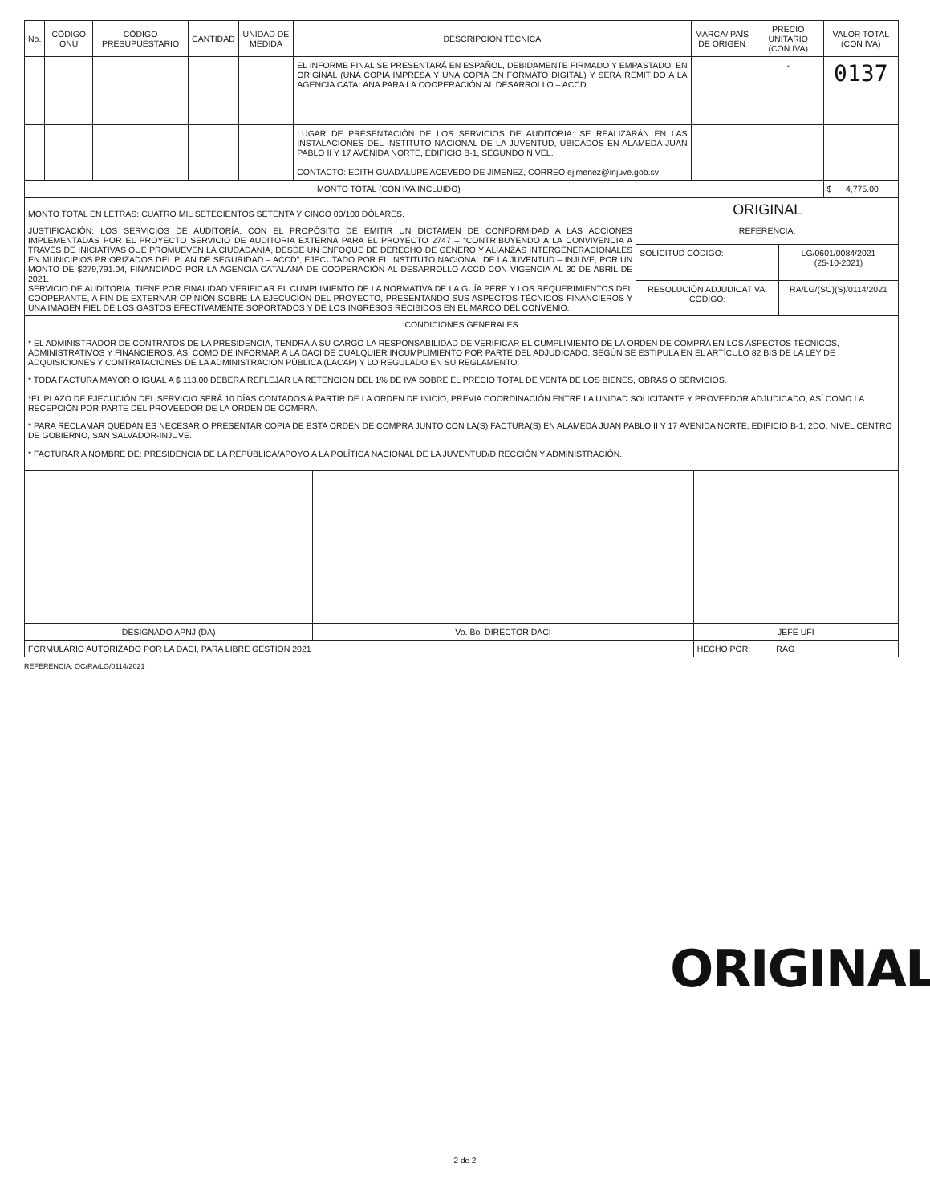| No. | CÓDIGO ONU | CÓDIGO PRESUPUESTARIO | CANTIDAD | UNIDAD DE MEDIDA | DESCRIPCIÓN TÉCNICA | MARCA/ PAÍS DE ORIGEN | PRECIO UNITARIO (CON IVA) | VALOR TOTAL (CON IVA) |
| --- | --- | --- | --- | --- | --- | --- | --- | --- |
| | | | | | EL INFORME FINAL SE PRESENTARÁ EN ESPAÑOL, DEBIDAMENTE FIRMADO Y EMPASTADO, EN ORIGINAL (UNA COPIA IMPRESA Y UNA COPIA EN FORMATO DIGITAL) Y SERÁ REMITIDO A LA AGENCIA CATALANA PARA LA COOPERACIÓN AL DESARROLLO – ACCD. | | - | 0137 |
| | | | | | LUGAR DE PRESENTACIÓN DE LOS SERVICIOS DE AUDITORIA: SE REALIZARÁN EN LAS INSTALACIONES DEL INSTITUTO NACIONAL DE LA JUVENTUD, UBICADOS EN ALAMEDA JUAN PABLO II Y 17 AVENIDA NORTE, EDIFICIO B-1, SEGUNDO NIVEL. CONTACTO: EDITH GUADALUPE ACEVEDO DE JIMENEZ, CORREO ejimenez@injuve.gob.sv | | | |
| MONTO TOTAL (CON IVA INCLUIDO) | | | | | | | | $ 4,775.00 |
| MONTO TOTAL EN LETRAS: CUATRO MIL SETECIENTOS SETENTA Y CINCO 00/100 DÓLARES. | ORIGINAL | |
| JUSTIFICACIÓN: LOS SERVICIOS DE AUDITORÍA, CON EL PROPÓSITO DE EMITIR UN DICTAMEN DE CONFORMIDAD A LAS ACCIONES IMPLEMENTADAS POR EL PROYECTO SERVICIO DE AUDITORIA EXTERNA PARA EL PROYECTO 2747 – “CONTRIBUYENDO A LA CONVIVENCIA A TRAVÉS DE INICIATIVAS QUE PROMUEVEN LA CIUDADANÍA, DESDE UN ENFOQUE DE DERECHO DE GÉNERO Y ALIANZAS INTERGENERACIONALES EN MUNICIPIOS PRIORIZADOS DEL PLAN DE SEGURIDAD – ACCD”, EJECUTADO POR EL INSTITUTO NACIONAL DE LA JUVENTUD – INJUVE, POR UN MONTO DE $279,791.04, FINANCIADO POR LA AGENCIA CATALANA DE COOPERACIÓN AL DESARROLLO ACCD CON VIGENCIA AL 30 DE ABRIL DE 2021. SERVICIO DE AUDITORIA, TIENE POR FINALIDAD VERIFICAR EL CUMPLIMIENTO DE LA NORMATIVA DE LA GUÍA PERE Y LOS REQUERIMIENTOS DEL COOPERANTE, A FIN DE EXTERNAR OPINIÓN SOBRE LA EJECUCIÓN DEL PROYECTO, PRESENTANDO SUS ASPECTOS TÉCNICOS FINANCIEROS Y UNA IMAGEN FIEL DE LOS GASTOS EFECTIVAMENTE SOPORTADOS Y DE LOS INGRESOS RECIBIDOS EN EL MARCO DEL CONVENIO. | REFERENCIA: | |
| | SOLICITUD CÓDIGO: | LG/0601/0084/2021 (25-10-2021) |
| | RESOLUCIÓN ADJUDICATIVA, CÓDIGO: | RA/LG/(SC)(S)/0114/2021 |
| CONDICIONES GENERALES * EL ADMINISTRADOR DE CONTRATOS DE LA PRESIDENCIA, TENDRÁ A SU CARGO LA RESPONSABILIDAD DE VERIFICAR EL CUMPLIMIENTO DE LA ORDEN DE COMPRA EN LOS ASPECTOS TÉCNICOS, ADMINISTRATIVOS Y FINANCIEROS, ASÍ COMO DE INFORMAR A LA DACI DE CUALQUIER INCUMPLIMIENTO POR PARTE DEL ADJUDICADO, SEGÚN SE ESTIPULA EN EL ARTÍCULO 82 BIS DE LA LEY DE ADQUISICIONES Y CONTRATACIONES DE LA ADMINISTRACIÓN PÚBLICA (LACAP) Y LO REGULADO EN SU REGLAMENTO. * TODA FACTURA MAYOR O IGUAL A $ 113.00 DEBERÁ REFLEJAR LA RETENCIÓN DEL 1% DE IVA SOBRE EL PRECIO TOTAL DE VENTA DE LOS BIENES, OBRAS O SERVICIOS. *EL PLAZO DE EJECUCIÓN DEL SERVICIO SERÁ 10 DÍAS CONTADOS A PARTIR DE LA ORDEN DE INICIO, PREVIA COORDINACIÓN ENTRE LA UNIDAD SOLICITANTE Y PROVEEDOR ADJUDICADO, ASÍ COMO LA RECEPCIÓN POR PARTE DEL PROVEEDOR DE LA ORDEN DE COMPRA. * PARA RECLAMAR QUEDAN ES NECESARIO PRESENTAR COPIA DE ESTA ORDEN DE COMPRA JUNTO CON LA(S) FACTURA(S) EN ALAMEDA JUAN PABLO II Y 17 AVENIDA NORTE, EDIFICIO B-1, 2DO. NIVEL CENTRO DE GOBIERNO, SAN SALVADOR-INJUVE. * FACTURAR A NOMBRE DE: PRESIDENCIA DE LA REPÚBLICA/APOYO A LA POLÍTICA NACIONAL DE LA JUVENTUD/DIRECCIÓN Y ADMINISTRACIÓN. | | |
| DESIGNADO APNJ (DA) | Vo. Bo. DIRECTOR DACI | JEFE UFI |
| FORMULARIO AUTORIZADO POR LA DACI, PARA LIBRE GESTIÓN 2021 | | HECHO POR: RAG |
REFERENCIA: OC/RA/LG/0114/2021
ORIGINAL
2 de 2